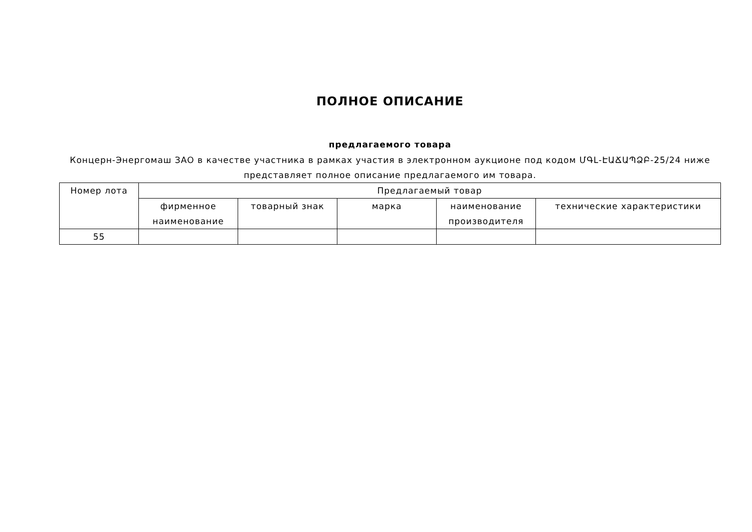ПОЛНОЕ ОПИСАНИЕ
предлагаемого товара
Концерн-Энергомаш ЗАО в качестве участника в рамках участия в электронном аукционе под кодом ՄԳԼ-ԷԱՃԱՊՁԲ-25/24 ниже представляет полное описание предлагаемого им товара.
| Номер лота | Предлагаемый товар | | | | |
| --- | --- | --- | --- | --- | --- |
| | фирменное наименование | товарный знак | марка | наименование производителя | технические характеристики |
| 55 | | | | | |